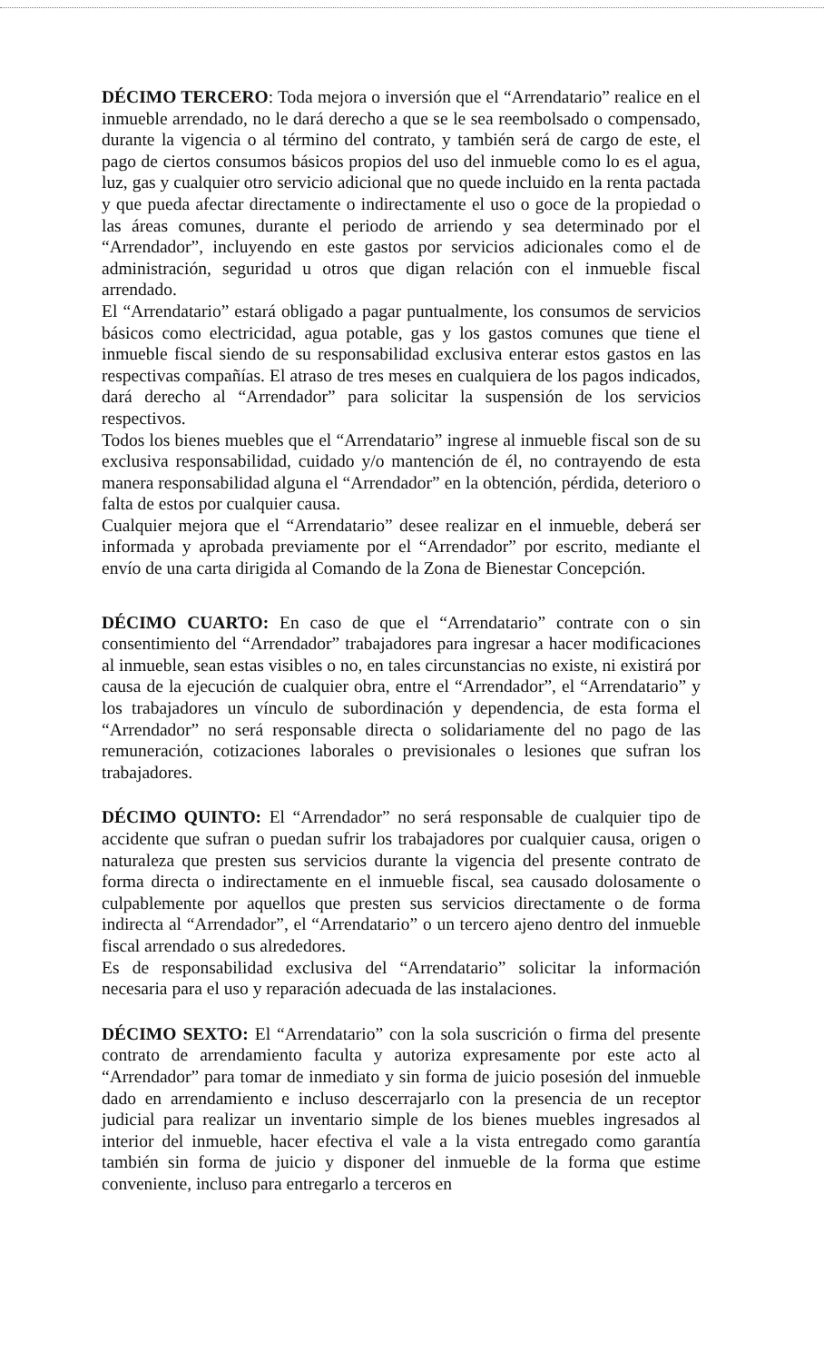DÉCIMO TERCERO: Toda mejora o inversión que el “Arrendatario” realice en el inmueble arrendado, no le dará derecho a que se le sea reembolsado o compensado, durante la vigencia o al término del contrato, y también será de cargo de este, el pago de ciertos consumos básicos propios del uso del inmueble como lo es el agua, luz, gas y cualquier otro servicio adicional que no quede incluido en la renta pactada y que pueda afectar directamente o indirectamente el uso o goce de la propiedad o las áreas comunes, durante el periodo de arriendo y sea determinado por el “Arrendador”, incluyendo en este gastos por servicios adicionales como el de administración, seguridad u otros que digan relación con el inmueble fiscal arrendado.
El “Arrendatario” estará obligado a pagar puntualmente, los consumos de servicios básicos como electricidad, agua potable, gas y los gastos comunes que tiene el inmueble fiscal siendo de su responsabilidad exclusiva enterar estos gastos en las respectivas compañías. El atraso de tres meses en cualquiera de los pagos indicados, dará derecho al “Arrendador” para solicitar la suspensión de los servicios respectivos.
Todos los bienes muebles que el “Arrendatario” ingrese al inmueble fiscal son de su exclusiva responsabilidad, cuidado y/o mantención de él, no contrayendo de esta manera responsabilidad alguna el “Arrendador” en la obtención, pérdida, deterioro o falta de estos por cualquier causa.
Cualquier mejora que el “Arrendatario” desee realizar en el inmueble, deberá ser informada y aprobada previamente por el “Arrendador” por escrito, mediante el envío de una carta dirigida al Comando de la Zona de Bienestar Concepción.
DÉCIMO CUARTO: En caso de que el “Arrendatario” contrate con o sin consentimiento del “Arrendador” trabajadores para ingresar a hacer modificaciones al inmueble, sean estas visibles o no, en tales circunstancias no existe, ni existirá por causa de la ejecución de cualquier obra, entre el “Arrendador”, el “Arrendatario” y los trabajadores un vínculo de subordinación y dependencia, de esta forma el “Arrendador” no será responsable directa o solidariamente del no pago de las remuneración, cotizaciones laborales o previsionales o lesiones que sufran los trabajadores.
DÉCIMO QUINTO: El “Arrendador” no será responsable de cualquier tipo de accidente que sufran o puedan sufrir los trabajadores por cualquier causa, origen o naturaleza que presten sus servicios durante la vigencia del presente contrato de forma directa o indirectamente en el inmueble fiscal, sea causado dolosamente o culpablemente por aquellos que presten sus servicios directamente o de forma indirecta al “Arrendador”, el “Arrendatario” o un tercero ajeno dentro del inmueble fiscal arrendado o sus alrededores.
Es de responsabilidad exclusiva del “Arrendatario” solicitar la información necesaria para el uso y reparación adecuada de las instalaciones.
DÉCIMO SEXTO: El “Arrendatario” con la sola suscrición o firma del presente contrato de arrendamiento faculta y autoriza expresamente por este acto al “Arrendador” para tomar de inmediato y sin forma de juicio posesión del inmueble dado en arrendamiento e incluso descerrajarlo con la presencia de un receptor judicial para realizar un inventario simple de los bienes muebles ingresados al interior del inmueble, hacer efectiva el vale a la vista entregado como garantía también sin forma de juicio y disponer del inmueble de la forma que estime conveniente, incluso para entregarlo a terceros en